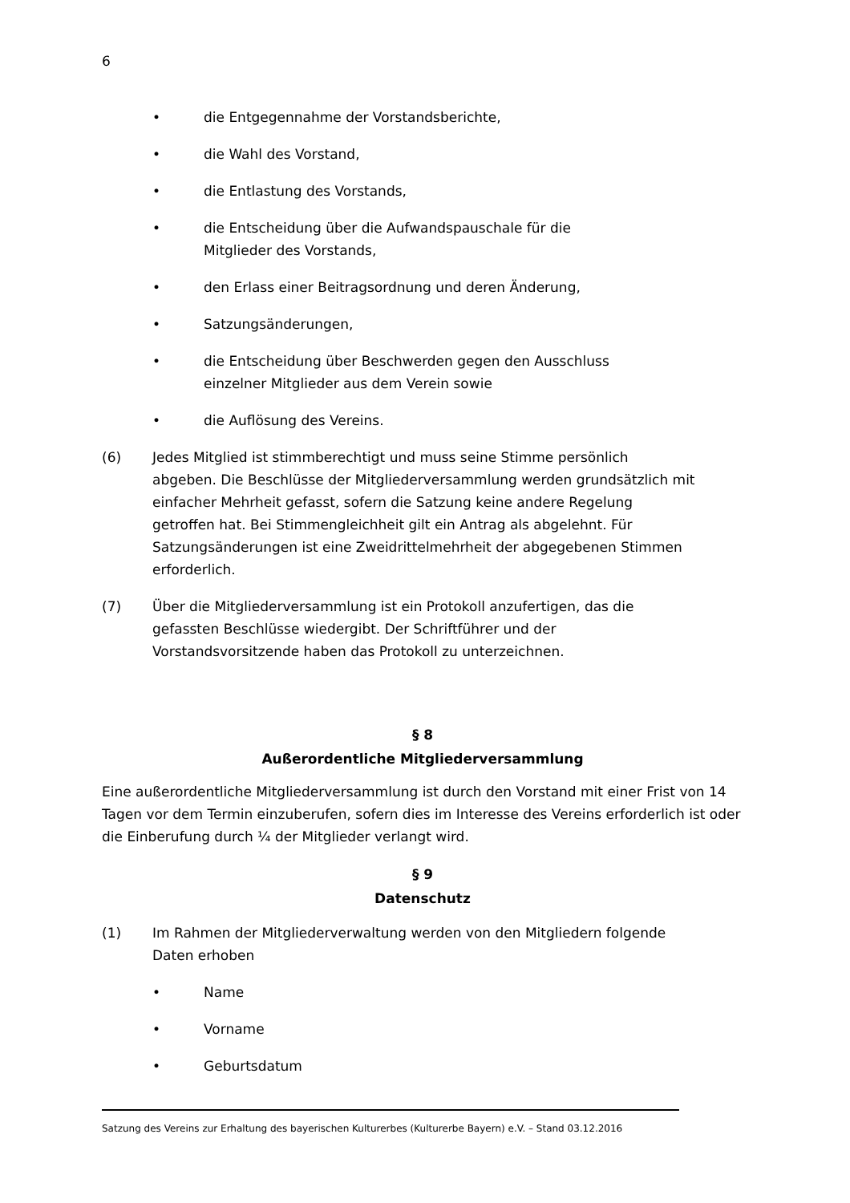6
• die Entgegennahme der Vorstandsberichte,
• die Wahl des Vorstand,
• die Entlastung des Vorstands,
• die Entscheidung über die Aufwandspauschale für die Mitglieder des Vorstands,
• den Erlass einer Beitragsordnung und deren Änderung,
• Satzungsänderungen,
• die Entscheidung über Beschwerden gegen den Ausschluss einzelner Mitglieder aus dem Verein sowie
• die Auflösung des Vereins.
(6) Jedes Mitglied ist stimmberechtigt und muss seine Stimme persönlich abgeben. Die Beschlüsse der Mitgliederversammlung werden grundsätzlich mit einfacher Mehrheit gefasst, sofern die Satzung keine andere Regelung getroffen hat. Bei Stimmengleichheit gilt ein Antrag als abgelehnt. Für Satzungsänderungen ist eine Zweidrittelmehrheit der abgegebenen Stimmen erforderlich.
(7) Über die Mitgliederversammlung ist ein Protokoll anzufertigen, das die gefassten Beschlüsse wiedergibt. Der Schriftführer und der Vorstandsvorsitzende haben das Protokoll zu unterzeichnen.
§ 8
Außerordentliche Mitgliederversammlung
Eine außerordentliche Mitgliederversammlung ist durch den Vorstand mit einer Frist von 14 Tagen vor dem Termin einzuberufen, sofern dies im Interesse des Vereins erforderlich ist oder die Einberufung durch ¼ der Mitglieder verlangt wird.
§ 9
Datenschutz
(1) Im Rahmen der Mitgliederverwaltung werden von den Mitgliedern folgende Daten erhoben
• Name
• Vorname
• Geburtsdatum
Satzung des Vereins zur Erhaltung des bayerischen Kulturerbes (Kulturerbe Bayern) e.V. – Stand 03.12.2016